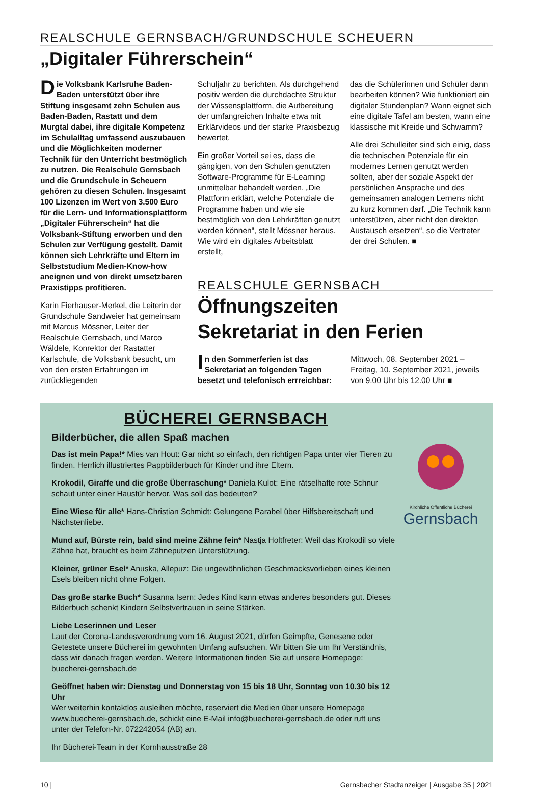REALSCHULE GERNSBACH/GRUNDSCHULE SCHEUERN
„Digitaler Führerschein“
Die Volksbank Karlsruhe Baden-Baden unterstützt über ihre Stiftung insgesamt zehn Schulen aus Baden-Baden, Rastatt und dem Murgtal dabei, ihre digitale Kompetenz im Schulalltag umfassend auszubauen und die Möglichkeiten moderner Technik für den Unterricht bestmöglich zu nutzen. Die Realschule Gernsbach und die Grundschule in Scheuern gehören zu diesen Schulen. Insgesamt 100 Lizenzen im Wert von 3.500 Euro für die Lern- und Informationsplattform „Digitaler Führerschein“ hat die Volksbank-Stiftung erworben und den Schulen zur Verfügung gestellt. Damit können sich Lehrkräfte und Eltern im Selbststudium Medien-Know-how aneignen und von direkt umsetzbaren Praxistipps profitieren.
Karin Fierhauser-Merkel, die Leiterin der Grundschule Sandweier hat gemeinsam mit Marcus Mössner, Leiter der Realschule Gernsbach, und Marco Wäldele, Konrektor der Rastatter Karlschule, die Volksbank besucht, um von den ersten Erfahrungen im zurückliegenden
Schuljahr zu berichten. Als durchgehend positiv werden die durchdachte Struktur der Wissensplattform, die Aufbereitung der umfangreichen Inhalte etwa mit Erklärvideos und der starke Praxisbezug bewertet.
Ein großer Vorteil sei es, dass die gängigen, von den Schulen genutzten Software-Programme für E-Learning unmittelbar behandelt werden. „Die Plattform erklärt, welche Potenziale die Programme haben und wie sie bestmöglich von den Lehrkräften genutzt werden können“, stellt Mössner heraus. Wie wird ein digitales Arbeitsblatt erstellt,
das die Schülerinnen und Schüler dann bearbeiten können? Wie funktioniert ein digitaler Stundenplan? Wann eignet sich eine digitale Tafel am besten, wann eine klassische mit Kreide und Schwamm?
Alle drei Schulleiter sind sich einig, dass die technischen Potenziale für ein modernes Lernen genutzt werden sollten, aber der soziale Aspekt der persönlichen Ansprache und des gemeinsamen analogen Lernens nicht zu kurz kommen darf. „Die Technik kann unterstützen, aber nicht den direkten Austausch ersetzen“, so die Vertreter der drei Schulen. ■
REALSCHULE GERNSBACH
Öffnungszeiten
Sekretariat in den Ferien
In den Sommerferien ist das Sekretariat an folgenden Tagen besetzt und telefonisch errreichbar:
Mittwoch, 08. September 2021 – Freitag, 10. September 2021, jeweils von 9.00 Uhr bis 12.00 Uhr ■
BÜCHEREI GERNSBACH
Bilderbücher, die allen Spaß machen
Das ist mein Papa!* Mies van Hout: Gar nicht so einfach, den richtigen Papa unter vier Tieren zu finden. Herrlich illustriertes Pappbilderbuch für Kinder und ihre Eltern.
Krokodil, Giraffe und die große Überraschung* Daniela Kulot: Eine rätselhafte rote Schnur schaut unter einer Haustür hervor. Was soll das bedeuten?
Eine Wiese für alle* Hans-Christian Schmidt: Gelungene Parabel über Hilfsbereitschaft und Nächstenliebe.
Mund auf, Bürste rein, bald sind meine Zähne fein* Nastja Holtfreter: Weil das Krokodil so viele Zähne hat, braucht es beim Zähneputzen Unterstützung.
Kleiner, grüner Esel* Anuska, Allepuz: Die ungewöhnlichen Geschmacksvorlieben eines kleinen Esels bleiben nicht ohne Folgen.
Das große starke Buch* Susanna Isern: Jedes Kind kann etwas anderes besonders gut. Dieses Bilderbuch schenkt Kindern Selbstvertrauen in seine Stärken.
Liebe Leserinnen und Leser
Laut der Corona-Landesverordnung vom 16. August 2021, dürfen Geimpfte, Genesene oder Getestete unsere Bücherei im gewohnten Umfang aufsuchen. Wir bitten Sie um Ihr Verständnis, dass wir danach fragen werden. Weitere Informationen finden Sie auf unsere Homepage: buecherei-gernsbach.de
Geöffnet haben wir: Dienstag und Donnerstag von 15 bis 18 Uhr, Sonntag von 10.30 bis 12 Uhr
Wer weiterhin kontaktlos ausleihen möchte, reserviert die Medien über unsere Homepage www.buecherei-gernsbach.de, schickt eine E-Mail info@buecherei-gernsbach.de oder ruft uns unter der Telefon-Nr. 072242054 (AB) an.
Ihr Bücherei-Team in der Kornhausstraße 28
Kirchliche Öffentliche Bücherei
Gernsbach
10 | Gernsbacher Stadtanzeiger | Ausgabe 35 | 2021